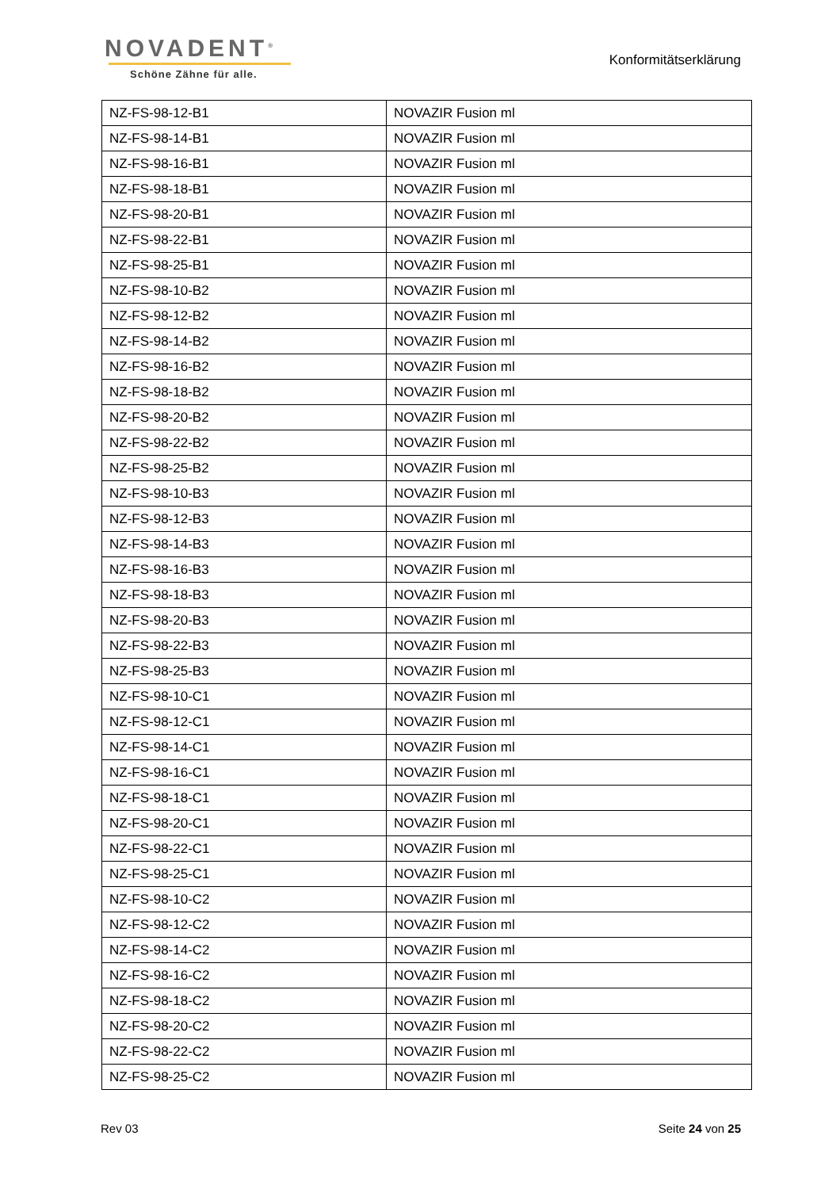NOVADENT<sup>®</sup>
Schöne Zähne für alle.
Konformitätserklärung
| NZ-FS-98-12-B1 | NOVAZIR Fusion ml |
| NZ-FS-98-14-B1 | NOVAZIR Fusion ml |
| NZ-FS-98-16-B1 | NOVAZIR Fusion ml |
| NZ-FS-98-18-B1 | NOVAZIR Fusion ml |
| NZ-FS-98-20-B1 | NOVAZIR Fusion ml |
| NZ-FS-98-22-B1 | NOVAZIR Fusion ml |
| NZ-FS-98-25-B1 | NOVAZIR Fusion ml |
| NZ-FS-98-10-B2 | NOVAZIR Fusion ml |
| NZ-FS-98-12-B2 | NOVAZIR Fusion ml |
| NZ-FS-98-14-B2 | NOVAZIR Fusion ml |
| NZ-FS-98-16-B2 | NOVAZIR Fusion ml |
| NZ-FS-98-18-B2 | NOVAZIR Fusion ml |
| NZ-FS-98-20-B2 | NOVAZIR Fusion ml |
| NZ-FS-98-22-B2 | NOVAZIR Fusion ml |
| NZ-FS-98-25-B2 | NOVAZIR Fusion ml |
| NZ-FS-98-10-B3 | NOVAZIR Fusion ml |
| NZ-FS-98-12-B3 | NOVAZIR Fusion ml |
| NZ-FS-98-14-B3 | NOVAZIR Fusion ml |
| NZ-FS-98-16-B3 | NOVAZIR Fusion ml |
| NZ-FS-98-18-B3 | NOVAZIR Fusion ml |
| NZ-FS-98-20-B3 | NOVAZIR Fusion ml |
| NZ-FS-98-22-B3 | NOVAZIR Fusion ml |
| NZ-FS-98-25-B3 | NOVAZIR Fusion ml |
| NZ-FS-98-10-C1 | NOVAZIR Fusion ml |
| NZ-FS-98-12-C1 | NOVAZIR Fusion ml |
| NZ-FS-98-14-C1 | NOVAZIR Fusion ml |
| NZ-FS-98-16-C1 | NOVAZIR Fusion ml |
| NZ-FS-98-18-C1 | NOVAZIR Fusion ml |
| NZ-FS-98-20-C1 | NOVAZIR Fusion ml |
| NZ-FS-98-22-C1 | NOVAZIR Fusion ml |
| NZ-FS-98-25-C1 | NOVAZIR Fusion ml |
| NZ-FS-98-10-C2 | NOVAZIR Fusion ml |
| NZ-FS-98-12-C2 | NOVAZIR Fusion ml |
| NZ-FS-98-14-C2 | NOVAZIR Fusion ml |
| NZ-FS-98-16-C2 | NOVAZIR Fusion ml |
| NZ-FS-98-18-C2 | NOVAZIR Fusion ml |
| NZ-FS-98-20-C2 | NOVAZIR Fusion ml |
| NZ-FS-98-22-C2 | NOVAZIR Fusion ml |
| NZ-FS-98-25-C2 | NOVAZIR Fusion ml |
Rev 03 Seite 24 von 25